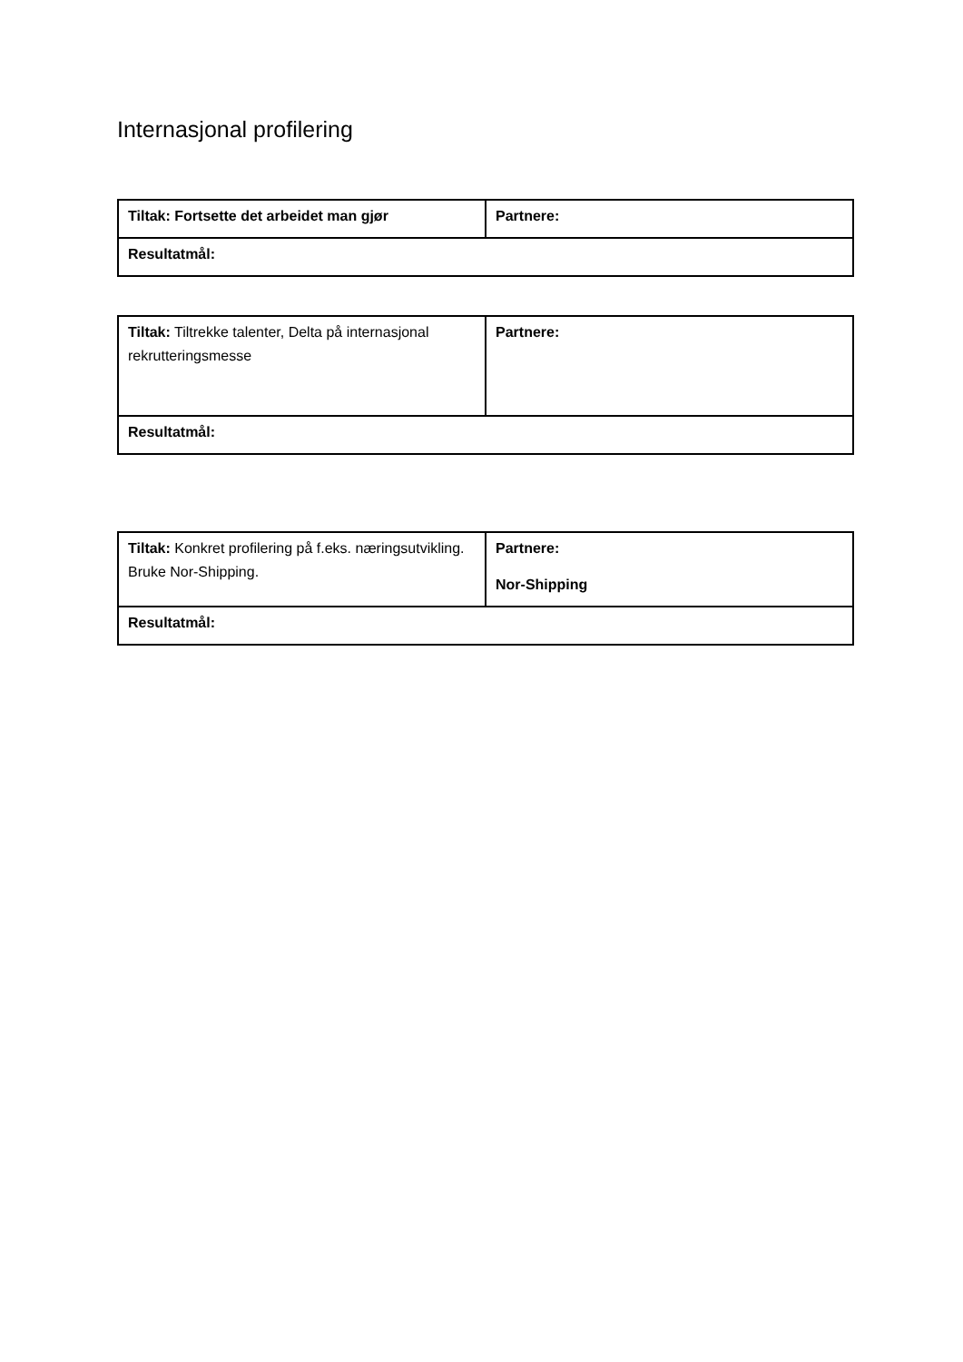Internasjonal profilering
| Tiltak: Fortsette det arbeidet man gjør | Partnere: |
| Resultatmål: | |
| Tiltak: Tiltrekke talenter, Delta på internasjonal rekrutteringsmesse | Partnere: |
| Resultatmål: | |
| Tiltak: Konkret profilering på f.eks. næringsutvikling. Bruke Nor-Shipping. | Partnere: Nor-Shipping |
| Resultatmål: | |